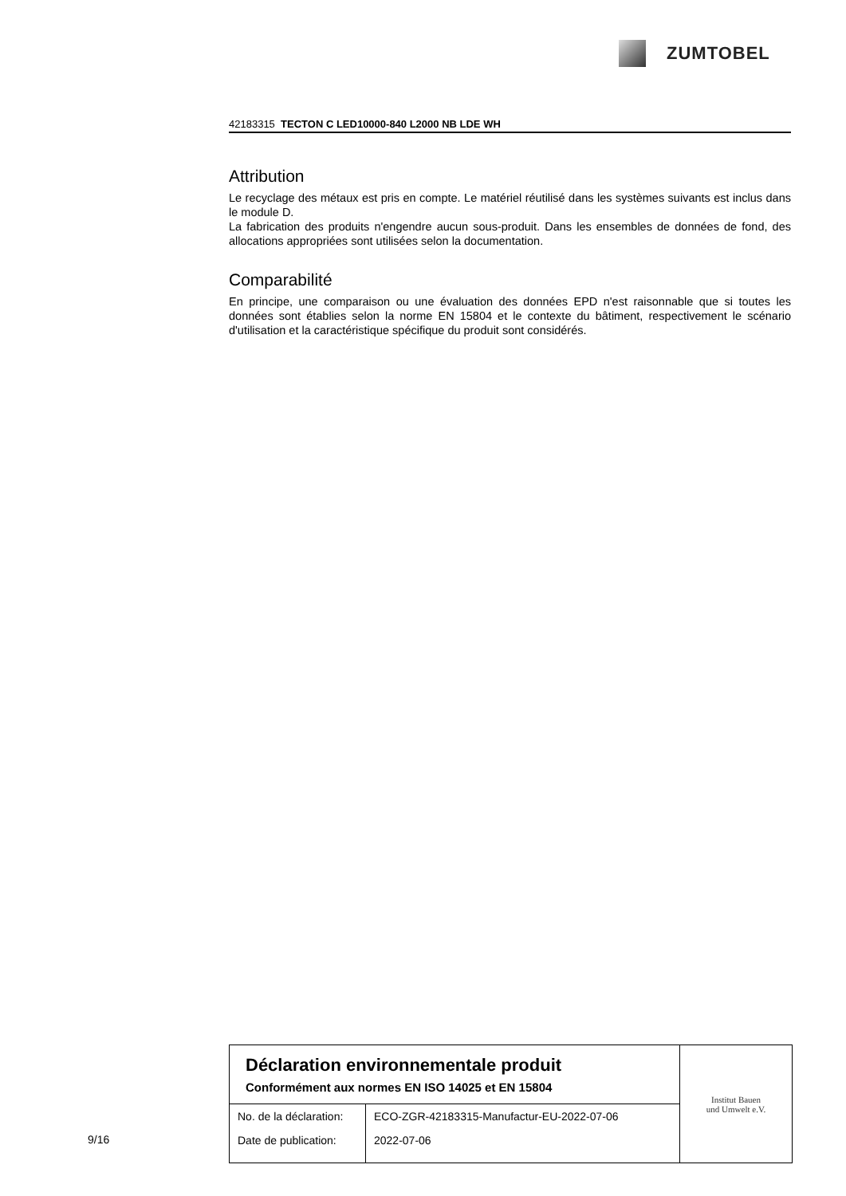ZUMTOBEL
42183315 TECTON C LED10000-840 L2000 NB LDE WH
Attribution
Le recyclage des métaux est pris en compte. Le matériel réutilisé dans les systèmes suivants est inclus dans le module D.
La fabrication des produits n'engendre aucun sous-produit. Dans les ensembles de données de fond, des allocations appropriées sont utilisées selon la documentation.
Comparabilité
En principe, une comparaison ou une évaluation des données EPD n'est raisonnable que si toutes les données sont établies selon la norme EN 15804 et le contexte du bâtiment, respectivement le scénario d'utilisation et la caractéristique spécifique du produit sont considérés.
Déclaration environnementale produit
Conformément aux normes EN ISO 14025 et EN 15804
| No. de la déclaration: | ECO-ZGR-42183315-Manufactur-EU-2022-07-06 |
| Date de publication: | 2022-07-06 |
Institut Bauen
und Umwelt e.V.
9/16